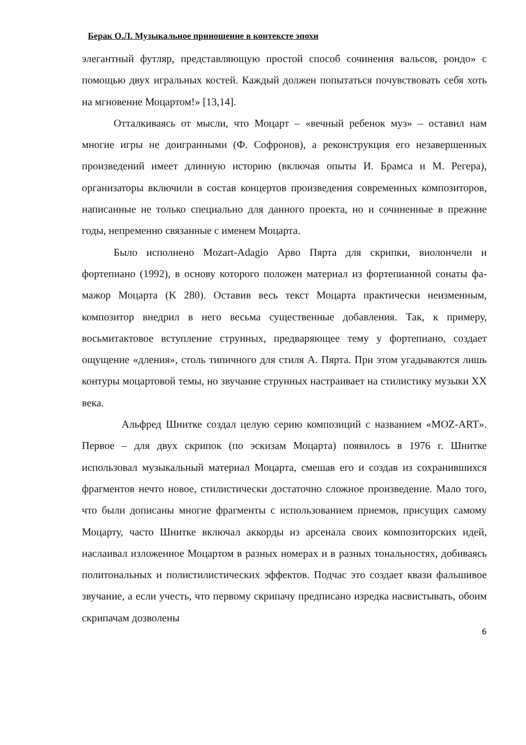Берак О.Л. Музыкальное приношение в контексте эпохи
элегантный футляр, представляющую простой способ сочинения вальсов, рондо» с помощью двух игральных костей. Каждый должен попытаться почувствовать себя хоть на мгновение Моцартом!» [13,14].
Отталкиваясь от мысли, что Моцарт – «вечный ребенок муз» – оставил нам многие игры не доигранными (Ф. Софронов), а реконструкция его незавершенных произведений имеет длинную историю (включая опыты И. Брамса и М. Регера), организаторы включили в состав концертов произведения современных композиторов, написанные не только специально для данного проекта, но и сочиненные в прежние годы, непременно связанные с именем Моцарта.
Было исполнено Mozart-Adagio Арво Пярта для скрипки, виолончели и фортепиано (1992), в основу которого положен материал из фортепианной сонаты фа-мажор Моцарта (K 280). Оставив весь текст Моцарта практически неизменным, композитор внедрил в него весьма существенные добавления. Так, к примеру, восьмитактовое вступление струнных, предваряющее тему у фортепиано, создает ощущение «дления», столь типичного для стиля А. Пярта. При этом угадываются лишь контуры моцартовой темы, но звучание струнных настраивает на стилистику музыки XX века.
Альфред Шнитке создал целую серию композиций с названием «MOZ-ART». Первое – для двух скрипок (по эскизам Моцарта) появилось в 1976 г. Шнитке использовал музыкальный материал Моцарта, смешав его и создав из сохранившихся фрагментов нечто новое, стилистически достаточно сложное произведение. Мало того, что были дописаны многие фрагменты с использованием приемов, присущих самому Моцарту, часто Шнитке включал аккорды из арсенала своих композиторских идей, наслаивал изложенное Моцартом в разных номерах и в разных тональностях, добиваясь политональных и полистилистических эффектов. Подчас это создает квази фальшивое звучание, а если учесть, что первому скрипачу предписано изредка насвистывать, обоим скрипачам дозволены
6